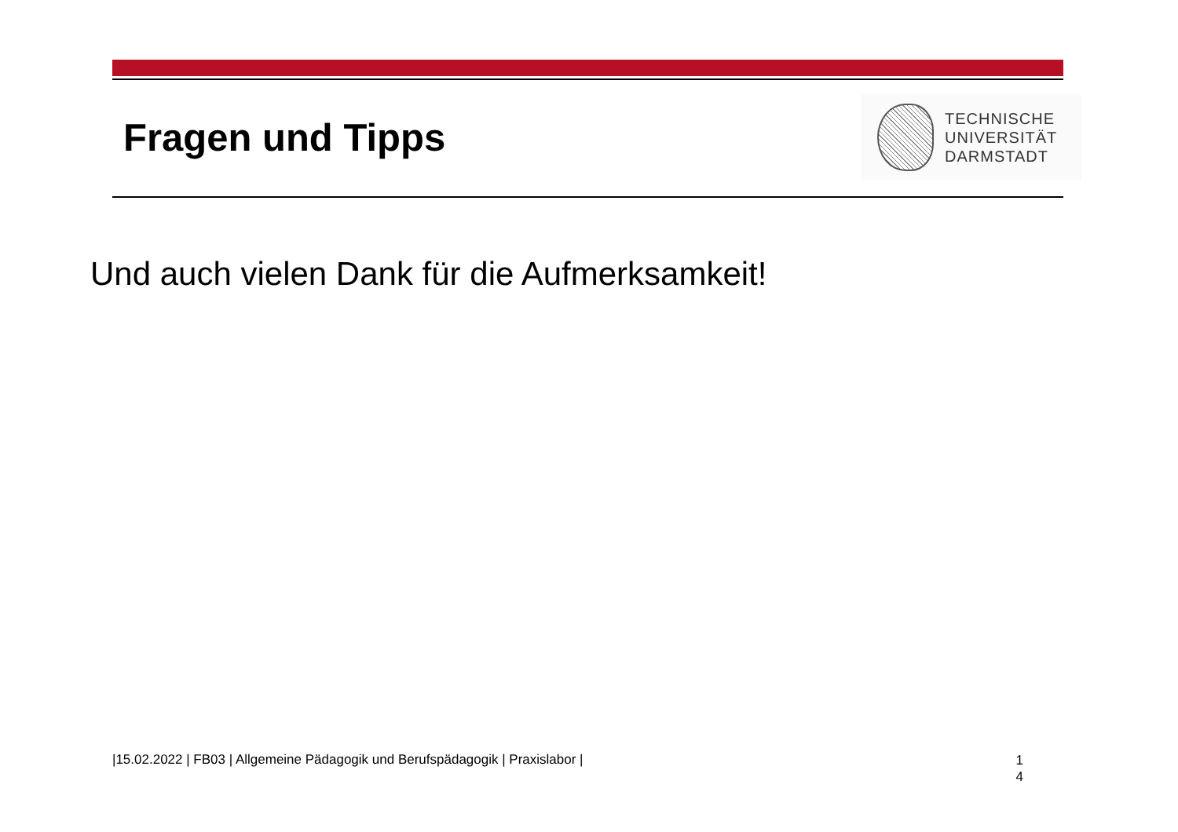Fragen und Tipps
TECHNISCHE
UNIVERSITÄT
DARMSTADT
Und auch vielen Dank für die Aufmerksamkeit!
|15.02.2022 | FB03 | Allgemeine Pädagogik und Berufspädagogik | Praxislabor |
1
4